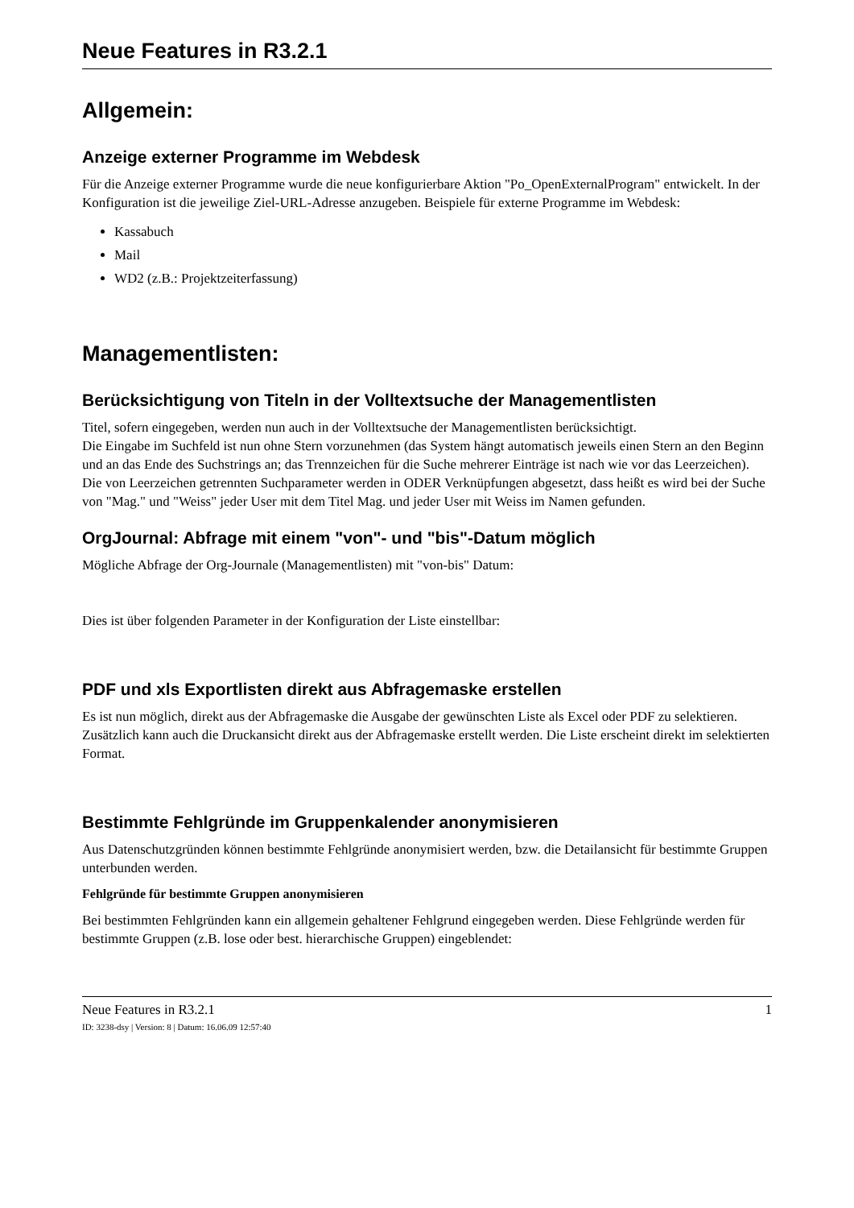Neue Features in R3.2.1
Allgemein:
Anzeige externer Programme im Webdesk
Für die Anzeige externer Programme wurde die neue konfigurierbare Aktion "Po_OpenExternalProgram" entwickelt. In der Konfiguration ist die jeweilige Ziel-URL-Adresse anzugeben. Beispiele für externe Programme im Webdesk:
Kassabuch
Mail
WD2 (z.B.: Projektzeiterfassung)
Managementlisten:
Berücksichtigung von Titeln in der Volltextsuche der Managementlisten
Titel, sofern eingegeben, werden nun auch in der Volltextsuche der Managementlisten berücksichtigt.
Die Eingabe im Suchfeld ist nun ohne Stern vorzunehmen (das System hängt automatisch jeweils einen Stern an den Beginn und an das Ende des Suchstrings an; das Trennzeichen für die Suche mehrerer Einträge ist nach wie vor das Leerzeichen). Die von Leerzeichen getrennten Suchparameter werden in ODER Verknüpfungen abgesetzt, dass heißt es wird bei der Suche von "Mag." und "Weiss" jeder User mit dem Titel Mag. und jeder User mit Weiss im Namen gefunden.
OrgJournal: Abfrage mit einem "von"- und "bis"-Datum möglich
Mögliche Abfrage der Org-Journale (Managementlisten) mit "von-bis" Datum:
Dies ist über folgenden Parameter in der Konfiguration der Liste einstellbar:
PDF und xls Exportlisten direkt aus Abfragemaske erstellen
Es ist nun möglich, direkt aus der Abfragemaske die Ausgabe der gewünschten Liste als Excel oder PDF zu selektieren. Zusätzlich kann auch die Druckansicht direkt aus der Abfragemaske erstellt werden. Die Liste erscheint direkt im selektierten Format.
Bestimmte Fehlgründe im Gruppenkalender anonymisieren
Aus Datenschutzgründen können bestimmte Fehlgründe anonymisiert werden, bzw. die Detailansicht für bestimmte Gruppen unterbunden werden.
Fehlgründe für bestimmte Gruppen anonymisieren
Bei bestimmten Fehlgründen kann ein allgemein gehaltener Fehlgrund eingegeben werden. Diese Fehlgründe werden für bestimmte Gruppen (z.B. lose oder best. hierarchische Gruppen) eingeblendet:
Neue Features in R3.2.1 1
ID: 3238-dsy | Version: 8 | Datum: 16.06.09 12:57:40